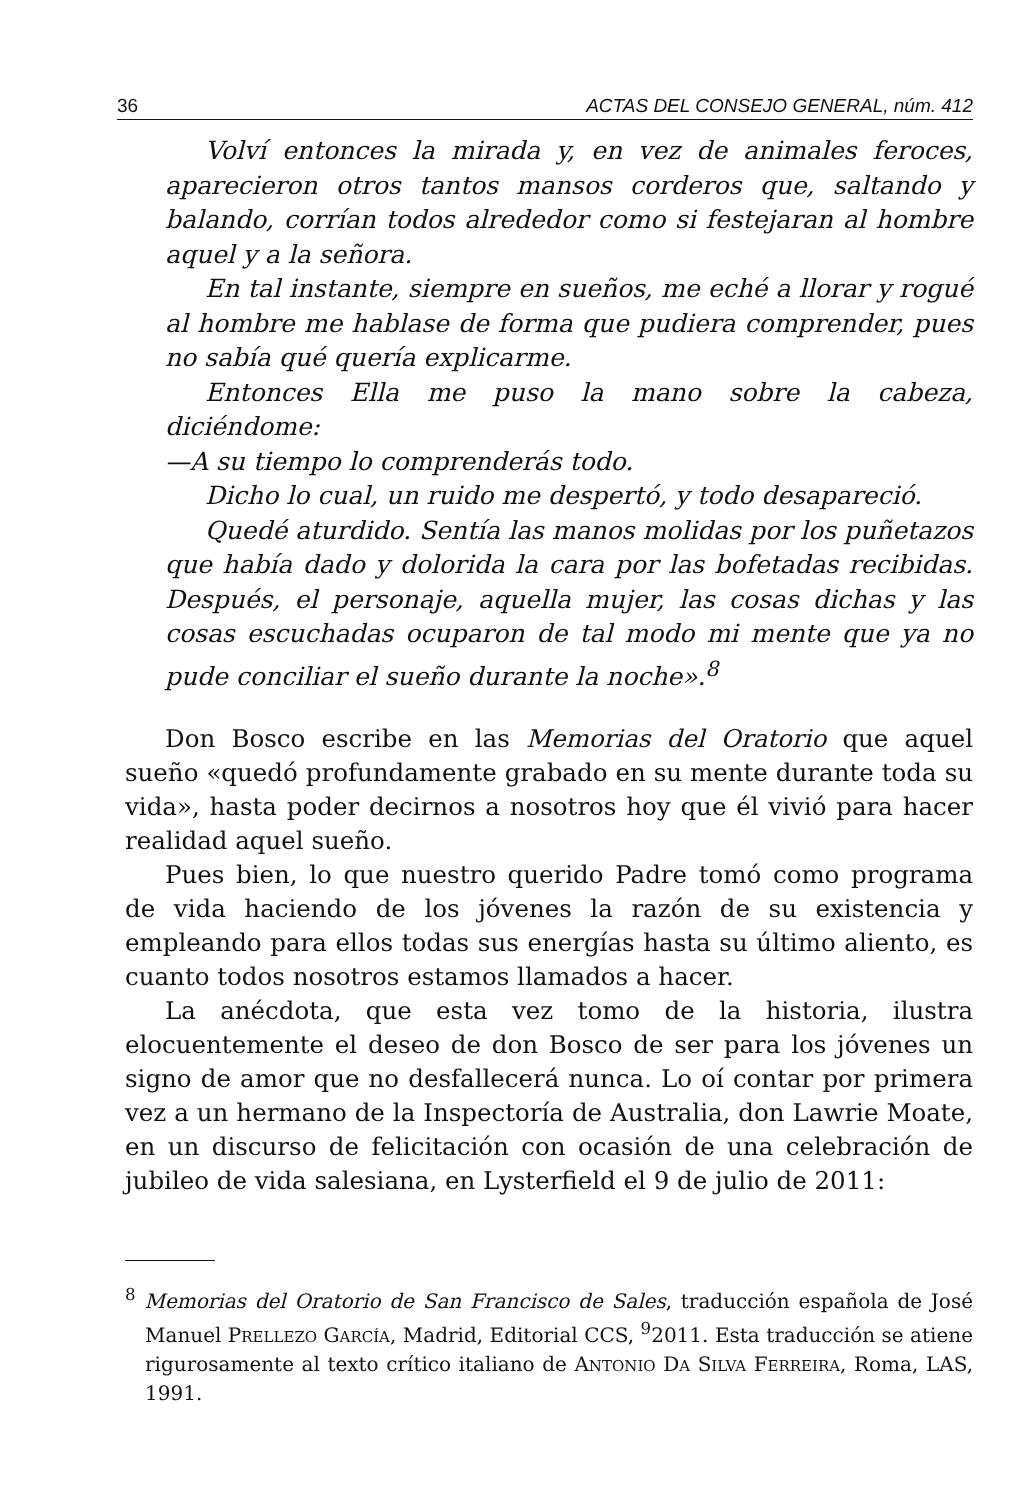36 ACTAS DEL CONSEJO GENERAL, núm. 412
Volví entonces la mirada y, en vez de animales feroces, aparecieron otros tantos mansos corderos que, saltando y balando, corrían todos alrededor como si festejaran al hombre aquel y a la señora.
En tal instante, siempre en sueños, me eché a llorar y rogué al hombre me hablase de forma que pudiera comprender, pues no sabía qué quería explicarme.
Entonces Ella me puso la mano sobre la cabeza, diciéndome:
—A su tiempo lo comprenderás todo.
Dicho lo cual, un ruido me despertó, y todo desapareció.
Quedé aturdido. Sentía las manos molidas por los puñetazos que había dado y dolorida la cara por las bofetadas recibidas. Después, el personaje, aquella mujer, las cosas dichas y las cosas escuchadas ocuparon de tal modo mi mente que ya no pude conciliar el sueño durante la noche».<sup>8</sup>
Don Bosco escribe en las Memorias del Oratorio que aquel sueño «quedó profundamente grabado en su mente durante toda su vida», hasta poder decirnos a nosotros hoy que él vivió para hacer realidad aquel sueño.
Pues bien, lo que nuestro querido Padre tomó como programa de vida haciendo de los jóvenes la razón de su existencia y empleando para ellos todas sus energías hasta su último aliento, es cuanto todos nosotros estamos llamados a hacer.
La anécdota, que esta vez tomo de la historia, ilustra elocuentemente el deseo de don Bosco de ser para los jóvenes un signo de amor que no desfallecerá nunca. Lo oí contar por primera vez a un hermano de la Inspectoría de Australia, don Lawrie Moate, en un discurso de felicitación con ocasión de una celebración de jubileo de vida salesiana, en Lysterfield el 9 de julio de 2011:
<sup>8</sup> Memorias del Oratorio de San Francisco de Sales, traducción española de José Manuel PRELLEZO GARCÍA, Madrid, Editorial CCS, <sup>9</sup>2011. Esta traducción se atiene rigurosamente al texto crítico italiano de ANTONIO DA SILVA FERREIRA, Roma, LAS, 1991.